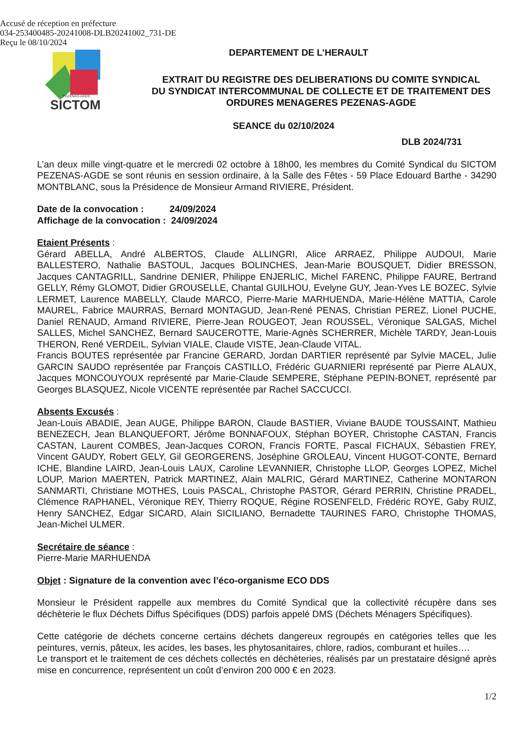Accusé de réception en préfecture
034-253400485-20241008-DLB20241002_731-DE
Reçu le 08/10/2024
SICTOM
PÉZENAS-AGDE
DEPARTEMENT DE L’HERAULT
EXTRAIT DU REGISTRE DES DELIBERATIONS DU COMITE SYNDICAL
DU SYNDICAT INTERCOMMUNAL DE COLLECTE ET DE TRAITEMENT DES
ORDURES MENAGERES PEZENAS-AGDE
SEANCE du 02/10/2024
DLB 2024/731
L’an deux mille vingt-quatre et le mercredi 02 octobre à 18h00, les membres du Comité Syndical du SICTOM PEZENAS-AGDE se sont réunis en session ordinaire, à la Salle des Fêtes - 59 Place Edouard Barthe - 34290 MONTBLANC, sous la Présidence de Monsieur Armand RIVIERE, Président.
Date de la convocation : 24/09/2024
Affichage de la convocation : 24/09/2024
Etaient Présents :
Gérard ABELLA, André ALBERTOS, Claude ALLINGRI, Alice ARRAEZ, Philippe AUDOUI, Marie BALLESTERO, Nathalie BASTOUL, Jacques BOLINCHES, Jean-Marie BOUSQUET, Didier BRESSON, Jacques CANTAGRILL, Sandrine DENIER, Philippe ENJERLIC, Michel FARENC, Philippe FAURE, Bertrand GELLY, Rémy GLOMOT, Didier GROUSELLE, Chantal GUILHOU, Evelyne GUY, Jean-Yves LE BOZEC, Sylvie LERMET, Laurence MABELLY, Claude MARCO, Pierre-Marie MARHUENDA, Marie-Hélène MATTIA, Carole MAUREL, Fabrice MAURRAS, Bernard MONTAGUD, Jean-René PENAS, Christian PEREZ, Lionel PUCHE, Daniel RENAUD, Armand RIVIERE, Pierre-Jean ROUGEOT, Jean ROUSSEL, Véronique SALGAS, Michel SALLES, Michel SANCHEZ, Bernard SAUCEROTTE, Marie-Agnès SCHERRER, Michèle TARDY, Jean-Louis THERON, René VERDEIL, Sylvian VIALE, Claude VISTE, Jean-Claude VITAL.
Francis BOUTES représentée par Francine GERARD, Jordan DARTIER représenté par Sylvie MACEL, Julie GARCIN SAUDO représentée par François CASTILLO, Frédéric GUARNIERI représenté par Pierre ALAUX, Jacques MONCOUYOUX représenté par Marie-Claude SEMPERE, Stéphane PEPIN-BONET, représenté par Georges BLASQUEZ, Nicole VICENTE représentée par Rachel SACCUCCI.
Absents Excusés :
Jean-Louis ABADIE, Jean AUGE, Philippe BARON, Claude BASTIER, Viviane BAUDE TOUSSAINT, Mathieu BENEZECH, Jean BLANQUEFORT, Jérôme BONNAFOUX, Stéphan BOYER, Christophe CASTAN, Francis CASTAN, Laurent COMBES, Jean-Jacques CORON, Francis FORTE, Pascal FICHAUX, Sébastien FREY, Vincent GAUDY, Robert GELY, Gil GEORGERENS, Joséphine GROLEAU, Vincent HUGOT-CONTE, Bernard ICHE, Blandine LAIRD, Jean-Louis LAUX, Caroline LEVANNIER, Christophe LLOP, Georges LOPEZ, Michel LOUP, Marion MAERTEN, Patrick MARTINEZ, Alain MALRIC, Gérard MARTINEZ, Catherine MONTARON SANMARTI, Christiane MOTHES, Louis PASCAL, Christophe PASTOR, Gérard PERRIN, Christine PRADEL, Clémence RAPHANEL, Véronique REY, Thierry ROQUE, Régine ROSENFELD, Frédéric ROYE, Gaby RUIZ, Henry SANCHEZ, Edgar SICARD, Alain SICILIANO, Bernadette TAURINES FARO, Christophe THOMAS, Jean-Michel ULMER.
Secrétaire de séance :
Pierre-Marie MARHUENDA
Objet : Signature de la convention avec l’éco-organisme ECO DDS
Monsieur le Président rappelle aux membres du Comité Syndical que la collectivité récupère dans ses déchèterie le flux Déchets Diffus Spécifiques (DDS) parfois appelé DMS (Déchets Ménagers Spécifiques).
Cette catégorie de déchets concerne certains déchets dangereux regroupés en catégories telles que les peintures, vernis, pâteux, les acides, les bases, les phytosanitaires, chlore, radios, comburant et huiles….
Le transport et le traitement de ces déchets collectés en déchèteries, réalisés par un prestataire désigné après mise en concurrence, représentent un coût d’environ 200 000 € en 2023.
1/2